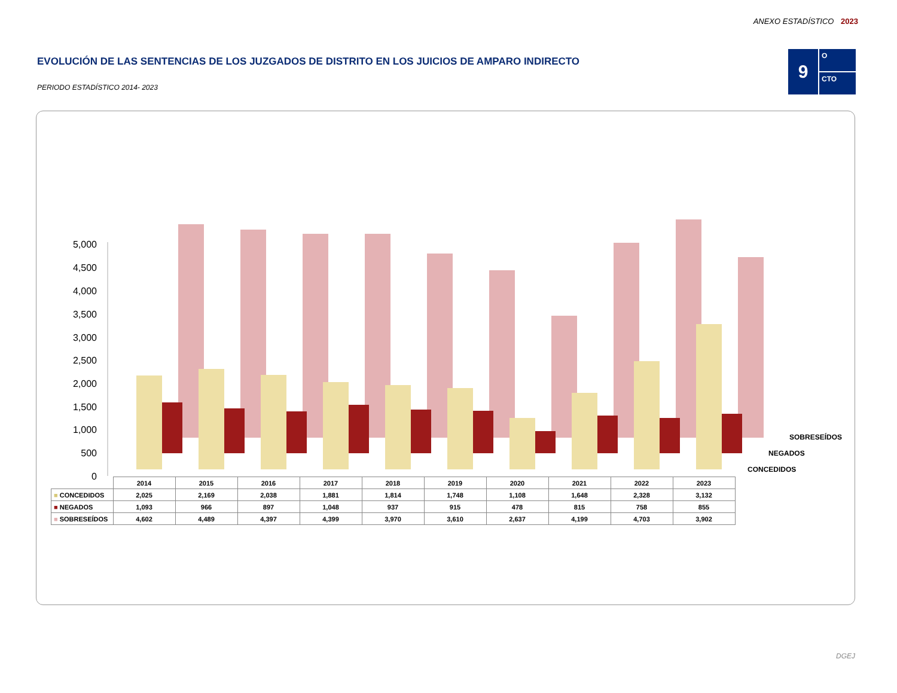ANEXO ESTADÍSTICO 2023
EVOLUCIÓN DE LAS SENTENCIAS DE LOS JUZGADOS DE DISTRITO EN LOS JUICIOS DE AMPARO INDIRECTO
PERIODO ESTADÍSTICO 2014- 2023
9
O
CTO
0
500
1,000
1,500
2,000
2,500
3,000
3,500
4,000
4,500
5,000
SOBRESEÍDOS
NEGADOS
CONCEDIDOS
| | 2014 | 2015 | 2016 | 2017 | 2018 | 2019 | 2020 | 2021 | 2022 | 2023 |
| --- | --- | --- | --- | --- | --- | --- | --- | --- | --- | --- |
| ■ CONCEDIDOS | 2,025 | 2,169 | 2,038 | 1,881 | 1,814 | 1,748 | 1,108 | 1,648 | 2,328 | 3,132 |
| ■ NEGADOS | 1,093 | 966 | 897 | 1,048 | 937 | 915 | 478 | 815 | 758 | 855 |
| ■ SOBRESEÍDOS | 4,602 | 4,489 | 4,397 | 4,399 | 3,970 | 3,610 | 2,637 | 4,199 | 4,703 | 3,902 |
DGEJ